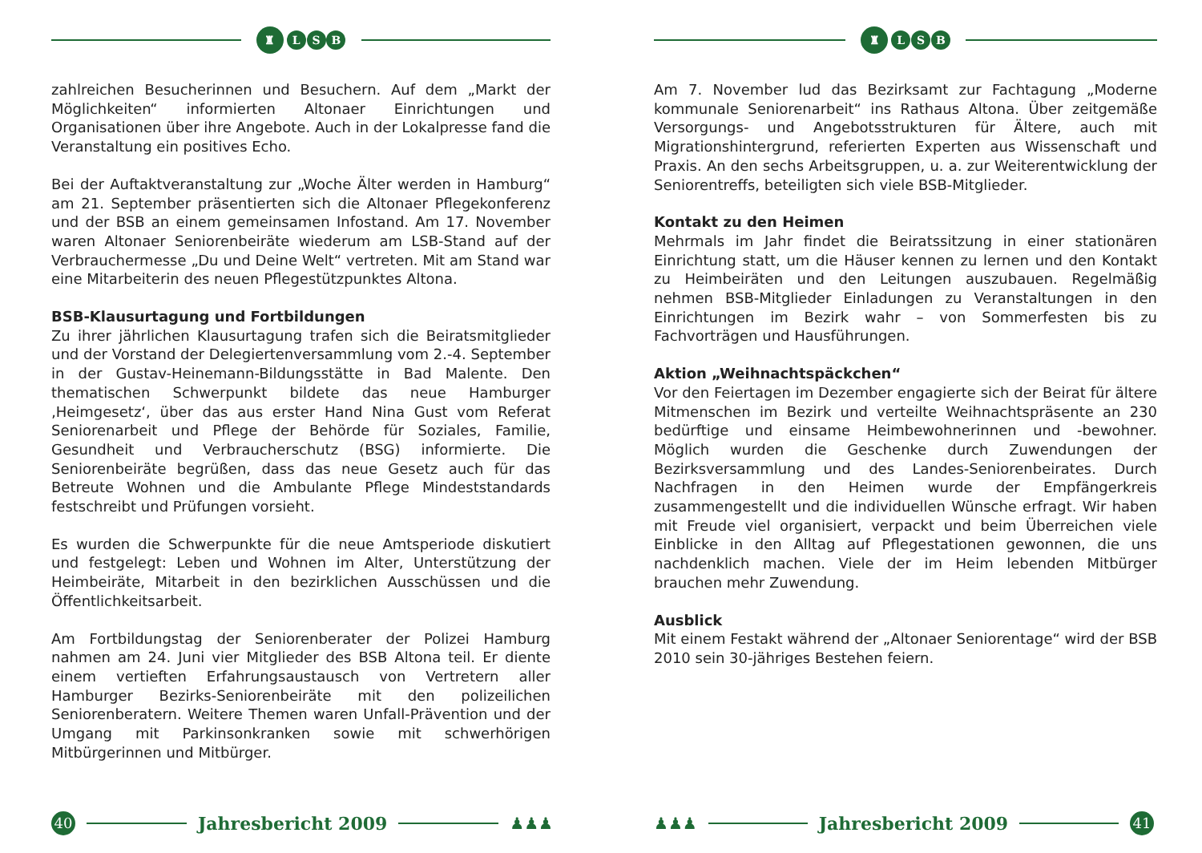♜ L S B
zahlreichen Besucherinnen und Besuchern. Auf dem „Markt der Möglichkeiten“ informierten Altonaer Einrichtungen und Organisationen über ihre Angebote. Auch in der Lokalpresse fand die Veranstaltung ein positives Echo.
Bei der Auftaktveranstaltung zur „Woche Älter werden in Hamburg“ am 21. September präsentierten sich die Altonaer Pflegekonferenz und der BSB an einem gemeinsamen Infostand. Am 17. November waren Altonaer Seniorenbeiräte wiederum am LSB-Stand auf der Verbrauchermesse „Du und Deine Welt“ vertreten. Mit am Stand war eine Mitarbeiterin des neuen Pflegestützpunktes Altona.
BSB-Klausurtagung und Fortbildungen
Zu ihrer jährlichen Klausurtagung trafen sich die Beiratsmitglieder und der Vorstand der Delegiertenversammlung vom 2.-4. September in der Gustav-Heinemann-Bildungsstätte in Bad Malente. Den thematischen Schwerpunkt bildete das neue Hamburger ‚Heimgesetz‘, über das aus erster Hand Nina Gust vom Referat Seniorenarbeit und Pflege der Behörde für Soziales, Familie, Gesundheit und Verbraucherschutz (BSG) informierte. Die Seniorenbeiräte begrüßen, dass das neue Gesetz auch für das Betreute Wohnen und die Ambulante Pflege Mindeststandards festschreibt und Prüfungen vorsieht.
Es wurden die Schwerpunkte für die neue Amtsperiode diskutiert und festgelegt: Leben und Wohnen im Alter, Unterstützung der Heimbeiräte, Mitarbeit in den bezirklichen Ausschüssen und die Öffentlichkeitsarbeit.
Am Fortbildungstag der Seniorenberater der Polizei Hamburg nahmen am 24. Juni vier Mitglieder des BSB Altona teil. Er diente einem vertieften Erfahrungsaustausch von Vertretern aller Hamburger Bezirks-Seniorenbeiräte mit den polizeilichen Seniorenberatern. Weitere Themen waren Unfall-Prävention und der Umgang mit Parkinsonkranken sowie mit schwerhörigen Mitbürgerinnen und Mitbürger.
40
Jahresbericht 2009 ♟♟♟
♜ L S B
Am 7. November lud das Bezirksamt zur Fachtagung „Moderne kommunale Seniorenarbeit“ ins Rathaus Altona. Über zeitgemäße Versorgungs- und Angebotsstrukturen für Ältere, auch mit Migrationshintergrund, referierten Experten aus Wissenschaft und Praxis. An den sechs Arbeitsgruppen, u. a. zur Weiterentwicklung der Seniorentreffs, beteiligten sich viele BSB-Mitglieder.
Kontakt zu den Heimen
Mehrmals im Jahr findet die Beiratssitzung in einer stationären Einrichtung statt, um die Häuser kennen zu lernen und den Kontakt zu Heimbeiräten und den Leitungen auszubauen. Regelmäßig nehmen BSB-Mitglieder Einladungen zu Veranstaltungen in den Einrichtungen im Bezirk wahr – von Sommerfesten bis zu Fachvorträgen und Hausführungen.
Aktion „Weihnachtspäckchen“
Vor den Feiertagen im Dezember engagierte sich der Beirat für ältere Mitmenschen im Bezirk und verteilte Weihnachtspräsente an 230 bedürftige und einsame Heimbewohnerinnen und -bewohner. Möglich wurden die Geschenke durch Zuwendungen der Bezirksversammlung und des Landes-Seniorenbeirates. Durch Nachfragen in den Heimen wurde der Empfängerkreis zusammengestellt und die individuellen Wünsche erfragt. Wir haben mit Freude viel organisiert, verpackt und beim Überreichen viele Einblicke in den Alltag auf Pflegestationen gewonnen, die uns nachdenklich machen. Viele der im Heim lebenden Mitbürger brauchen mehr Zuwendung.
Ausblick
Mit einem Festakt während der „Altonaer Seniorentage“ wird der BSB 2010 sein 30-jähriges Bestehen feiern.
♟♟♟ Jahresbericht 2009
41